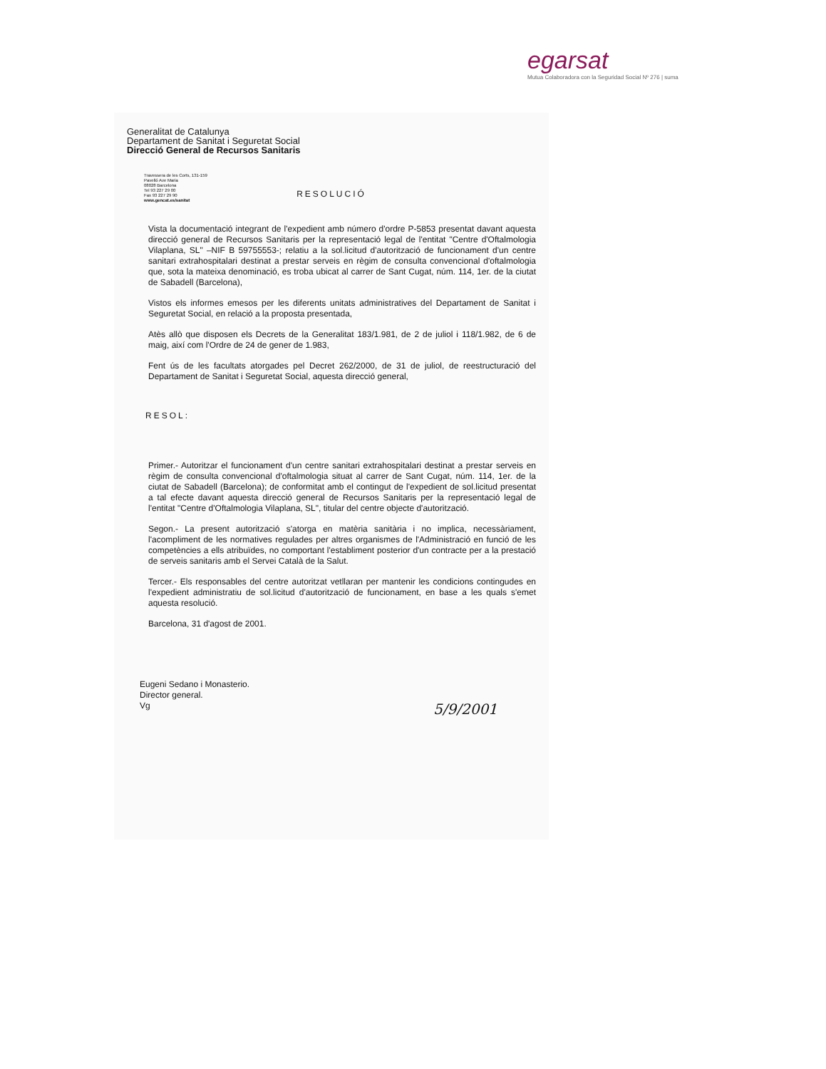egarsat
Mutua Colaboradora con la Seguridad Social Nº 276 | suma
Generalitat de Catalunya
Departament de Sanitat i Seguretat Social
Direcció General de Recursos Sanitaris
Travessera de les Corts, 131-159
Pavelló Ave Maria
08028 Barcelona
Tel 93 227 29 00
Fax 93 227 29 90
www.gencat.es/sanitat
RESOLUCIÓ
Vista la documentació integrant de l'expedient amb número d'ordre P-5853 presentat davant aquesta direcció general de Recursos Sanitaris per la representació legal de l'entitat "Centre d'Oftalmologia Vilaplana, SL" –NIF B 59755553-; relatiu a la sol.licitud d'autorització de funcionament d'un centre sanitari extrahospitalari destinat a prestar serveis en règim de consulta convencional d'oftalmologia que, sota la mateixa denominació, es troba ubicat al carrer de Sant Cugat, núm. 114, 1er. de la ciutat de Sabadell (Barcelona),
Vistos els informes emesos per les diferents unitats administratives del Departament de Sanitat i Seguretat Social, en relació a la proposta presentada,
Atès allò que disposen els Decrets de la Generalitat 183/1.981, de 2 de juliol i 118/1.982, de 6 de maig, així com l'Ordre de 24 de gener de 1.983,
Fent ús de les facultats atorgades pel Decret 262/2000, de 31 de juliol, de reestructuració del Departament de Sanitat i Seguretat Social, aquesta direcció general,
RESOL:
Primer.- Autoritzar el funcionament d'un centre sanitari extrahospitalari destinat a prestar serveis en règim de consulta convencional d'oftalmologia situat al carrer de Sant Cugat, núm. 114, 1er. de la ciutat de Sabadell (Barcelona); de conformitat amb el contingut de l'expedient de sol.licitud presentat a tal efecte davant aquesta direcció general de Recursos Sanitaris per la representació legal de l'entitat "Centre d'Oftalmologia Vilaplana, SL", titular del centre objecte d'autorització.
Segon.- La present autorització s'atorga en matèria sanitària i no implica, necessàriament, l'acompliment de les normatives regulades per altres organismes de l'Administració en funció de les competències a ells atribuïdes, no comportant l'establiment posterior d'un contracte per a la prestació de serveis sanitaris amb el Servei Català de la Salut.
Tercer.- Els responsables del centre autoritzat vetllaran per mantenir les condicions contingudes en l'expedient administratiu de sol.licitud d'autorització de funcionament, en base a les quals s'emet aquesta resolució.
Barcelona, 31 d'agost de 2001.
Eugeni Sedano i Monasterio.
Director general.
Vg
5/9/2001